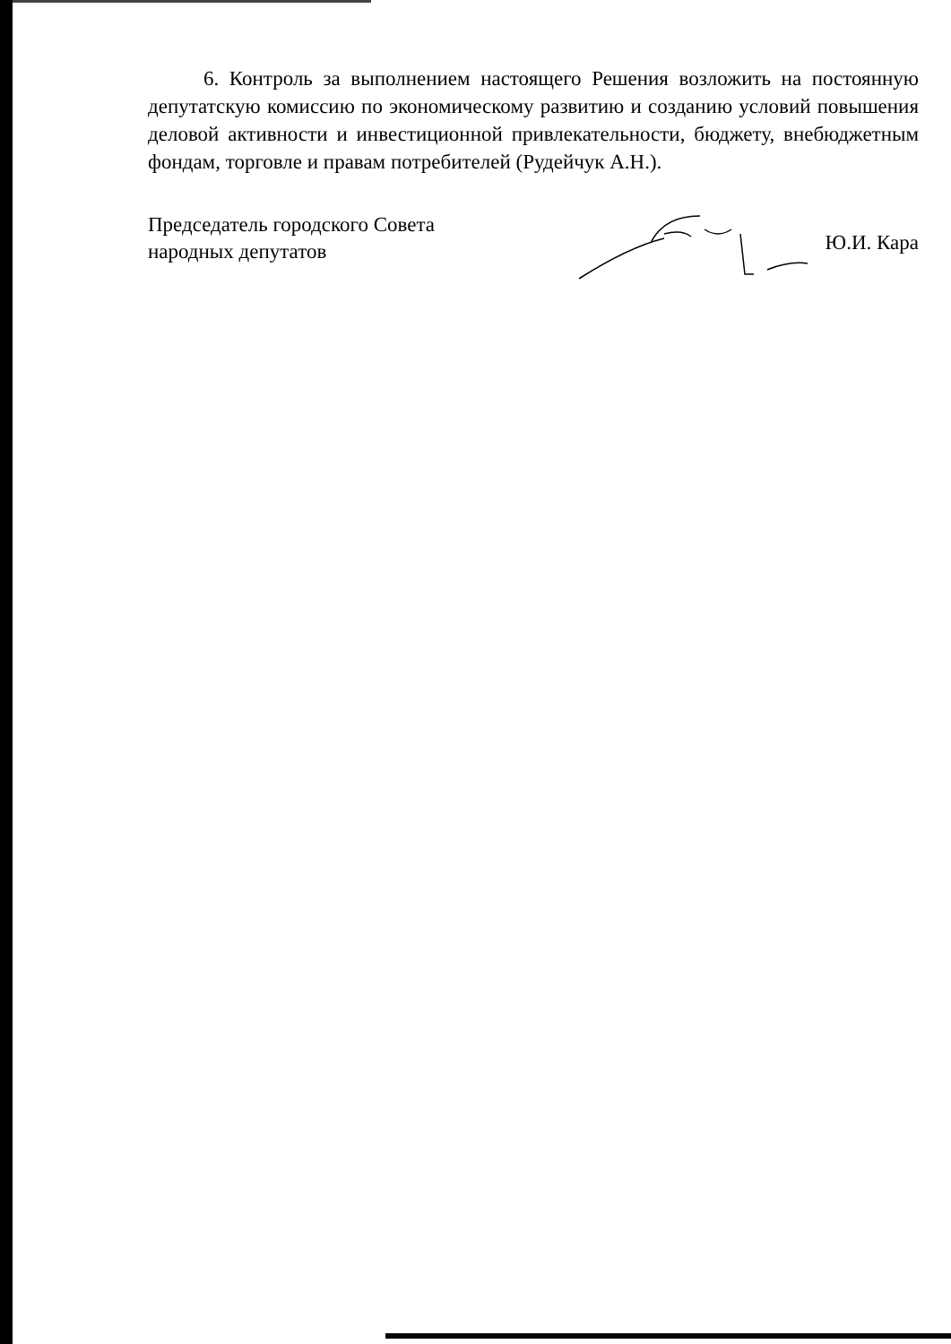6. Контроль за выполнением настоящего Решения возложить на постоянную депутатскую комиссию по экономическому развитию и созданию условий повышения деловой активности и инвестиционной привлекательности, бюджету, внебюджетным фондам, торговле и правам потребителей (Рудейчук А.Н.).
Председатель городского Совета
народных депутатов
Ю.И. Кара